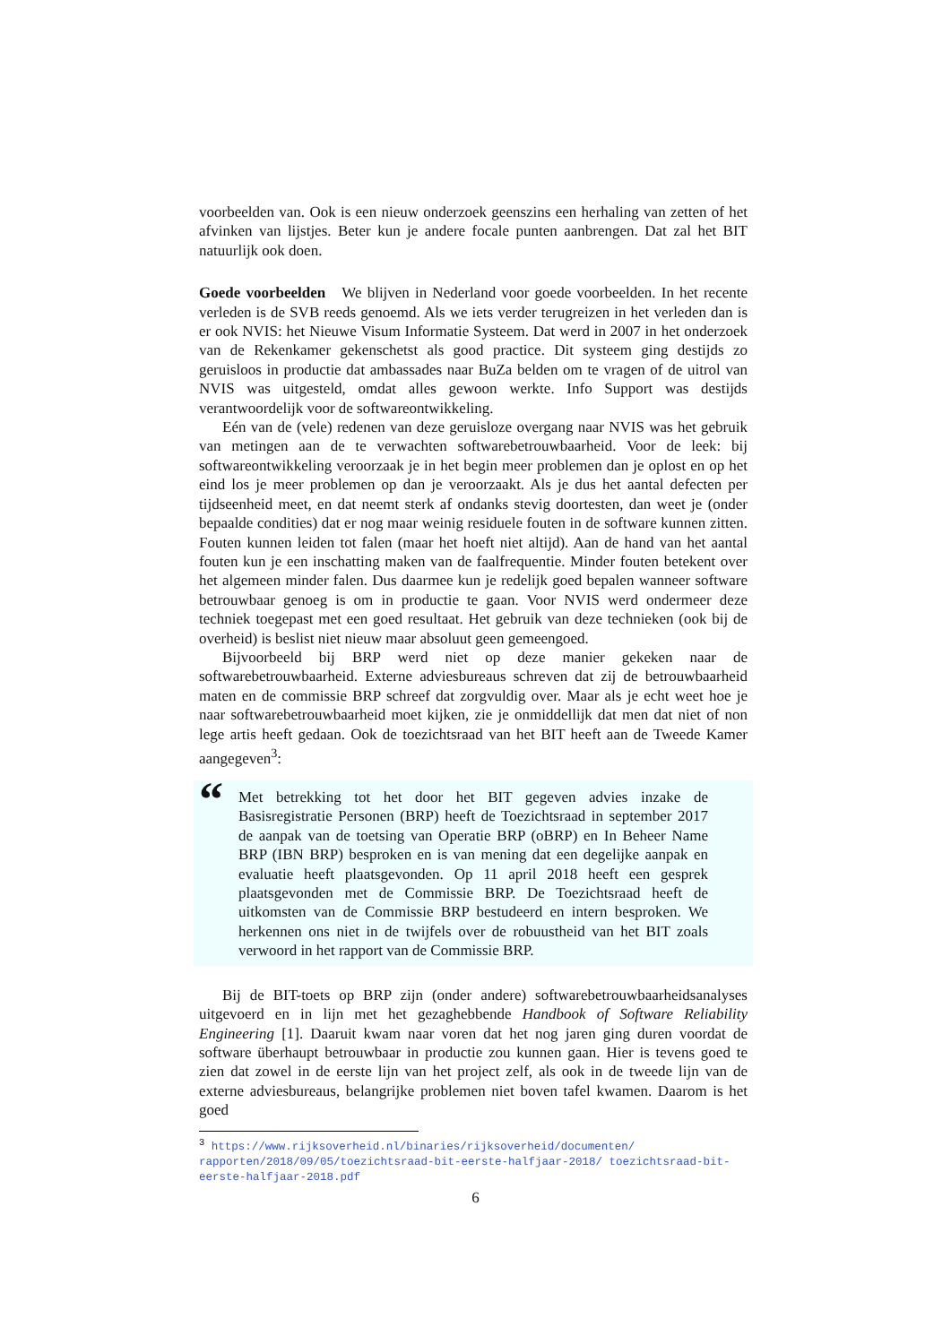voorbeelden van. Ook is een nieuw onderzoek geenszins een herhaling van zetten of het afvinken van lijstjes. Beter kun je andere focale punten aanbrengen. Dat zal het BIT natuurlijk ook doen.
Goede voorbeelden We blijven in Nederland voor goede voorbeelden. In het recente verleden is de SVB reeds genoemd. Als we iets verder terugreizen in het verleden dan is er ook NVIS: het Nieuwe Visum Informatie Systeem. Dat werd in 2007 in het onderzoek van de Rekenkamer gekenschetst als good practice. Dit systeem ging destijds zo geruisloos in productie dat ambassades naar BuZa belden om te vragen of de uitrol van NVIS was uitgesteld, omdat alles gewoon werkte. Info Support was destijds verantwoordelijk voor de softwareontwikkeling.
Eén van de (vele) redenen van deze geruisloze overgang naar NVIS was het gebruik van metingen aan de te verwachten softwarebetrouwbaarheid. Voor de leek: bij softwareontwikkeling veroorzaak je in het begin meer problemen dan je oplost en op het eind los je meer problemen op dan je veroorzaakt. Als je dus het aantal defecten per tijdseenheid meet, en dat neemt sterk af ondanks stevig doortesten, dan weet je (onder bepaalde condities) dat er nog maar weinig residuele fouten in de software kunnen zitten. Fouten kunnen leiden tot falen (maar het hoeft niet altijd). Aan de hand van het aantal fouten kun je een inschatting maken van de faalfrequentie. Minder fouten betekent over het algemeen minder falen. Dus daarmee kun je redelijk goed bepalen wanneer software betrouwbaar genoeg is om in productie te gaan. Voor NVIS werd ondermeer deze techniek toegepast met een goed resultaat. Het gebruik van deze technieken (ook bij de overheid) is beslist niet nieuw maar absoluut geen gemeengoed.
Bijvoorbeeld bij BRP werd niet op deze manier gekeken naar de softwarebetrouwbaarheid. Externe adviesbureaus schreven dat zij de betrouwbaarheid maten en de commissie BRP schreef dat zorgvuldig over. Maar als je echt weet hoe je naar softwarebetrouwbaarheid moet kijken, zie je onmiddellijk dat men dat niet of non lege artis heeft gedaan. Ook de toezichtsraad van het BIT heeft aan de Tweede Kamer aangegeven<sup>3</sup>:
“
Met betrekking tot het door het BIT gegeven advies inzake de Basisregistratie Personen (BRP) heeft de Toezichtsraad in september 2017 de aanpak van de toetsing van Operatie BRP (oBRP) en In Beheer Name BRP (IBN BRP) besproken en is van mening dat een degelijke aanpak en evaluatie heeft plaatsgevonden. Op 11 april 2018 heeft een gesprek plaatsgevonden met de Commissie BRP. De Toezichtsraad heeft de uitkomsten van de Commissie BRP bestudeerd en intern besproken. We herkennen ons niet in de twijfels over de robuustheid van het BIT zoals verwoord in het rapport van de Commissie BRP.
Bij de BIT-toets op BRP zijn (onder andere) softwarebetrouwbaarheidsanalyses uitgevoerd en in lijn met het gezaghebbende Handbook of Software Reliability Engineering [1]. Daaruit kwam naar voren dat het nog jaren ging duren voordat de software überhaupt betrouwbaar in productie zou kunnen gaan. Hier is tevens goed te zien dat zowel in de eerste lijn van het project zelf, als ook in de tweede lijn van de externe adviesbureaus, belangrijke problemen niet boven tafel kwamen. Daarom is het goed
<sup>3</sup> https://www.rijksoverheid.nl/binaries/rijksoverheid/documenten/ rapporten/2018/09/05/toezichtsraad-bit-eerste-halfjaar-2018/ toezichtsraad-bit-eerste-halfjaar-2018.pdf
6